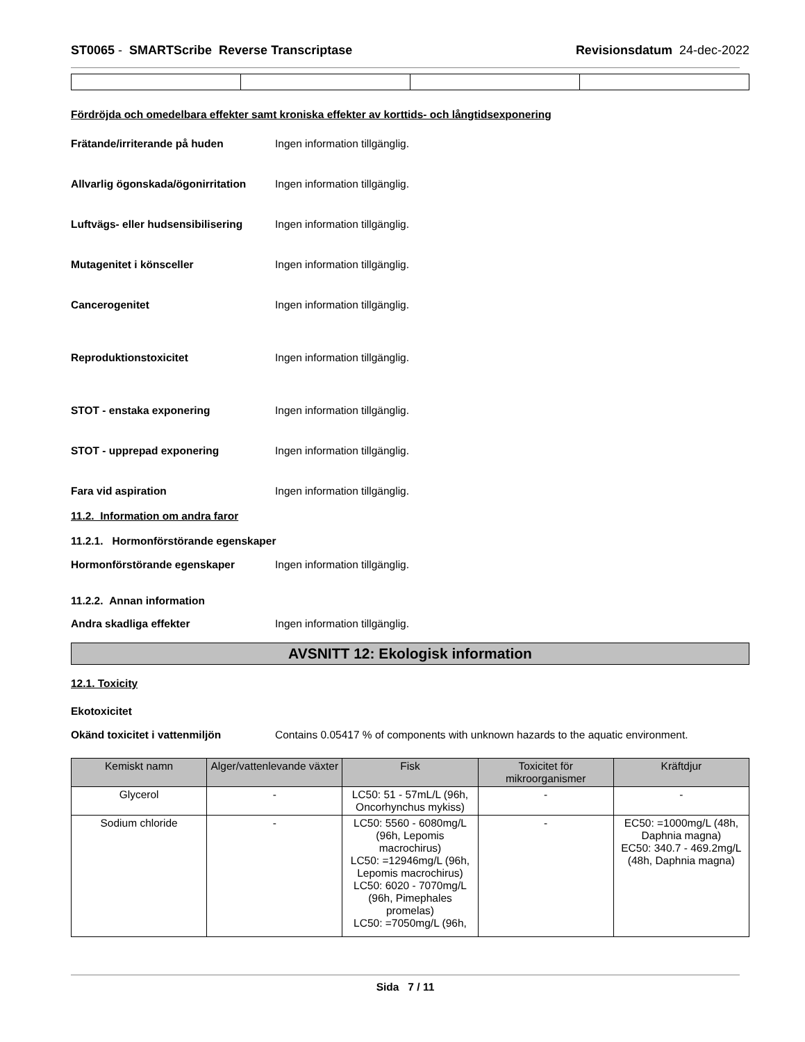ST0065 - SMARTScribe Reverse Transcriptase
Revisionsdatum 24-dec-2022
Fördröjda och omedelbara effekter samt kroniska effekter av korttids- och långtidsexponering
Frätande/irriterande på huden Ingen information tillgänglig.
Allvarlig ögonskada/ögonirritation
Ingen information tillgänglig.
Luftvägs- eller hudsensibilisering
Ingen information tillgänglig.
Mutagenitet i könsceller Ingen information tillgänglig.
Cancerogenitet Ingen information tillgänglig.
Reproduktionstoxicitet Ingen information tillgänglig.
STOT - enstaka exponering Ingen information tillgänglig.
STOT - upprepad exponering Ingen information tillgänglig.
Fara vid aspiration Ingen information tillgänglig.
11.2. Information om andra faror
11.2.1. Hormonförstörande egenskaper
Hormonförstörande egenskaper Ingen information tillgänglig.
11.2.2. Annan information
Andra skadliga effekter Ingen information tillgänglig.
AVSNITT 12: Ekologisk information
12.1. Toxicity
Ekotoxicitet
Okänd toxicitet i vattenmiljön Contains 0.05417 % of components with unknown hazards to the aquatic environment.
| Kemiskt namn | Alger/vattenlevande växter | Fisk | Toxicitet för mikroorganismer | Kräftdjur |
| --- | --- | --- | --- | --- |
| Glycerol | - | LC50: 51 - 57mL/L (96h, Oncorhynchus mykiss) | - | - |
| Sodium chloride | - | LC50: 5560 - 6080mg/L (96h, Lepomis macrochirus) LC50: =12946mg/L (96h, Lepomis macrochirus) LC50: 6020 - 7070mg/L (96h, Pimephales promelas) LC50: =7050mg/L (96h, | - | EC50: =1000mg/L (48h, Daphnia magna) EC50: 340.7 - 469.2mg/L (48h, Daphnia magna) |
Sida 7 / 11